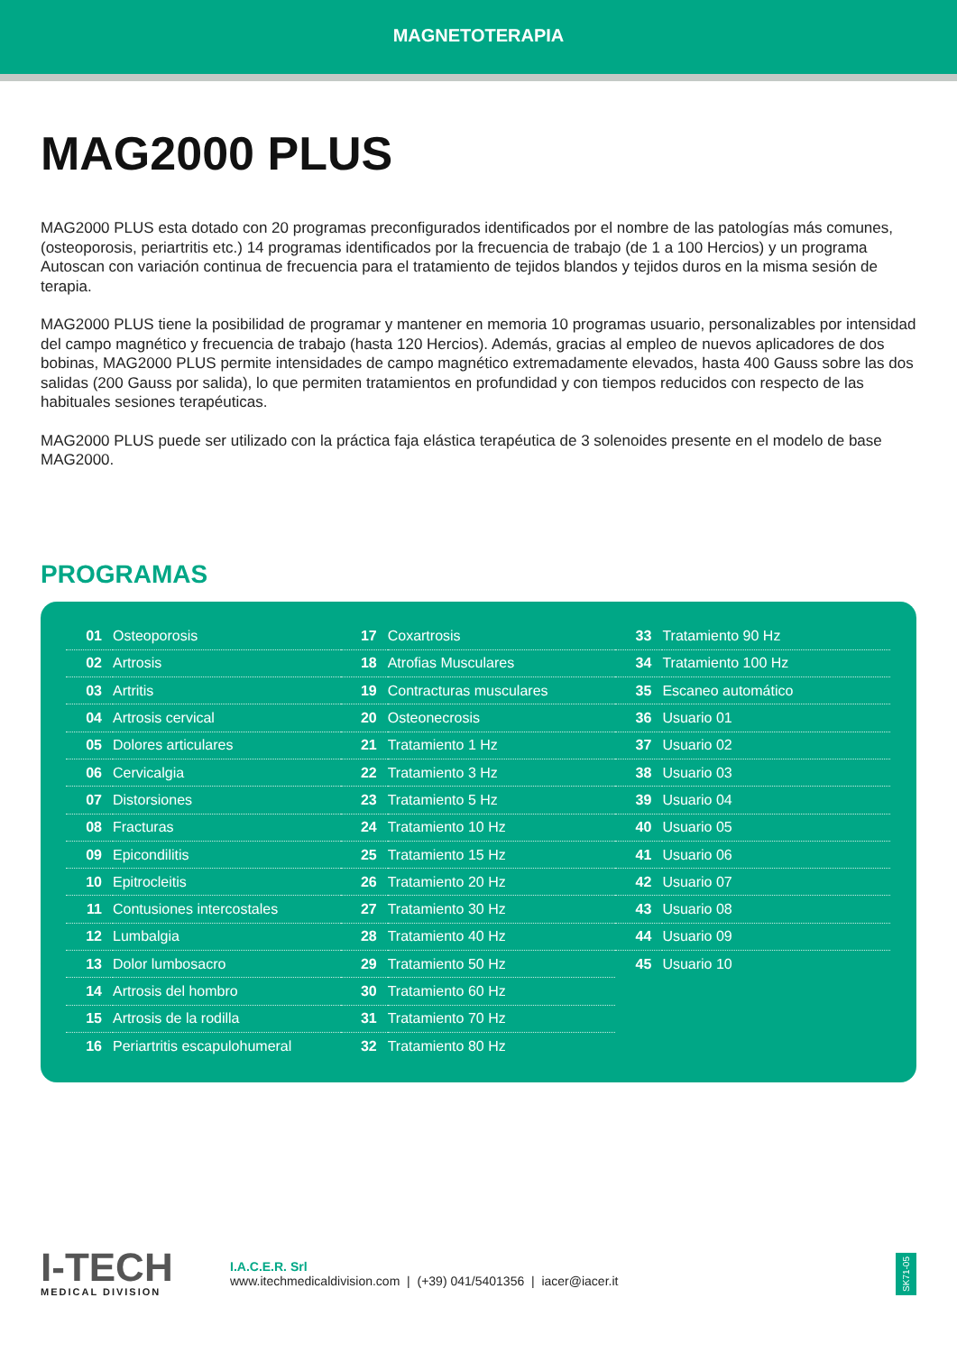MAGNETOTERAPIA
MAG2000 PLUS
MAG2000 PLUS esta dotado con 20 programas preconfigurados identificados por el nombre de las patologías más comunes, (osteoporosis, periartritis etc.) 14 programas identificados por la frecuencia de trabajo (de 1 a 100 Hercios) y un programa Autoscan con variación continua de frecuencia para el tratamiento de tejidos blandos y tejidos duros en la misma sesión de terapia.
MAG2000 PLUS tiene la posibilidad de programar y mantener en memoria 10 programas usuario, personalizables por intensidad del campo magnético y frecuencia de trabajo (hasta 120 Hercios). Además, gracias al empleo de nuevos aplicadores de dos bobinas, MAG2000 PLUS permite intensidades de campo magnético extremadamente elevados, hasta 400 Gauss sobre las dos salidas (200 Gauss por salida), lo que permiten tratamientos en profundidad y con tiempos reducidos con respecto de las habituales sesiones terapéuticas.
MAG2000 PLUS puede ser utilizado con la práctica faja elástica terapéutica de 3 solenoides presente en el modelo de base MAG2000.
PROGRAMAS
| 01 | Osteoporosis |
| 02 | Artrosis |
| 03 | Artritis |
| 04 | Artrosis cervical |
| 05 | Dolores articulares |
| 06 | Cervicalgia |
| 07 | Distorsiones |
| 08 | Fracturas |
| 09 | Epicondilitis |
| 10 | Epitrocleitis |
| 11 | Contusiones intercostales |
| 12 | Lumbalgia |
| 13 | Dolor lumbosacro |
| 14 | Artrosis del hombro |
| 15 | Artrosis de la rodilla |
| 16 | Periartritis escapulohumeral |
| 17 | Coxartrosis |
| 18 | Atrofias Musculares |
| 19 | Contracturas musculares |
| 20 | Osteonecrosis |
| 21 | Tratamiento 1 Hz |
| 22 | Tratamiento 3 Hz |
| 23 | Tratamiento 5 Hz |
| 24 | Tratamiento 10 Hz |
| 25 | Tratamiento 15 Hz |
| 26 | Tratamiento 20 Hz |
| 27 | Tratamiento 30 Hz |
| 28 | Tratamiento 40 Hz |
| 29 | Tratamiento 50 Hz |
| 30 | Tratamiento 60 Hz |
| 31 | Tratamiento 70 Hz |
| 32 | Tratamiento 80 Hz |
| 33 | Tratamiento 90 Hz |
| 34 | Tratamiento 100 Hz |
| 35 | Escaneo automático |
| 36 | Usuario 01 |
| 37 | Usuario 02 |
| 38 | Usuario 03 |
| 39 | Usuario 04 |
| 40 | Usuario 05 |
| 41 | Usuario 06 |
| 42 | Usuario 07 |
| 43 | Usuario 08 |
| 44 | Usuario 09 |
| 45 | Usuario 10 |
I-TECH
MEDICAL DIVISION
I.A.C.E.R. Srl
www.itechmedicaldivision.com | (+39) 041/5401356 | iacer@iacer.it
SK71-05